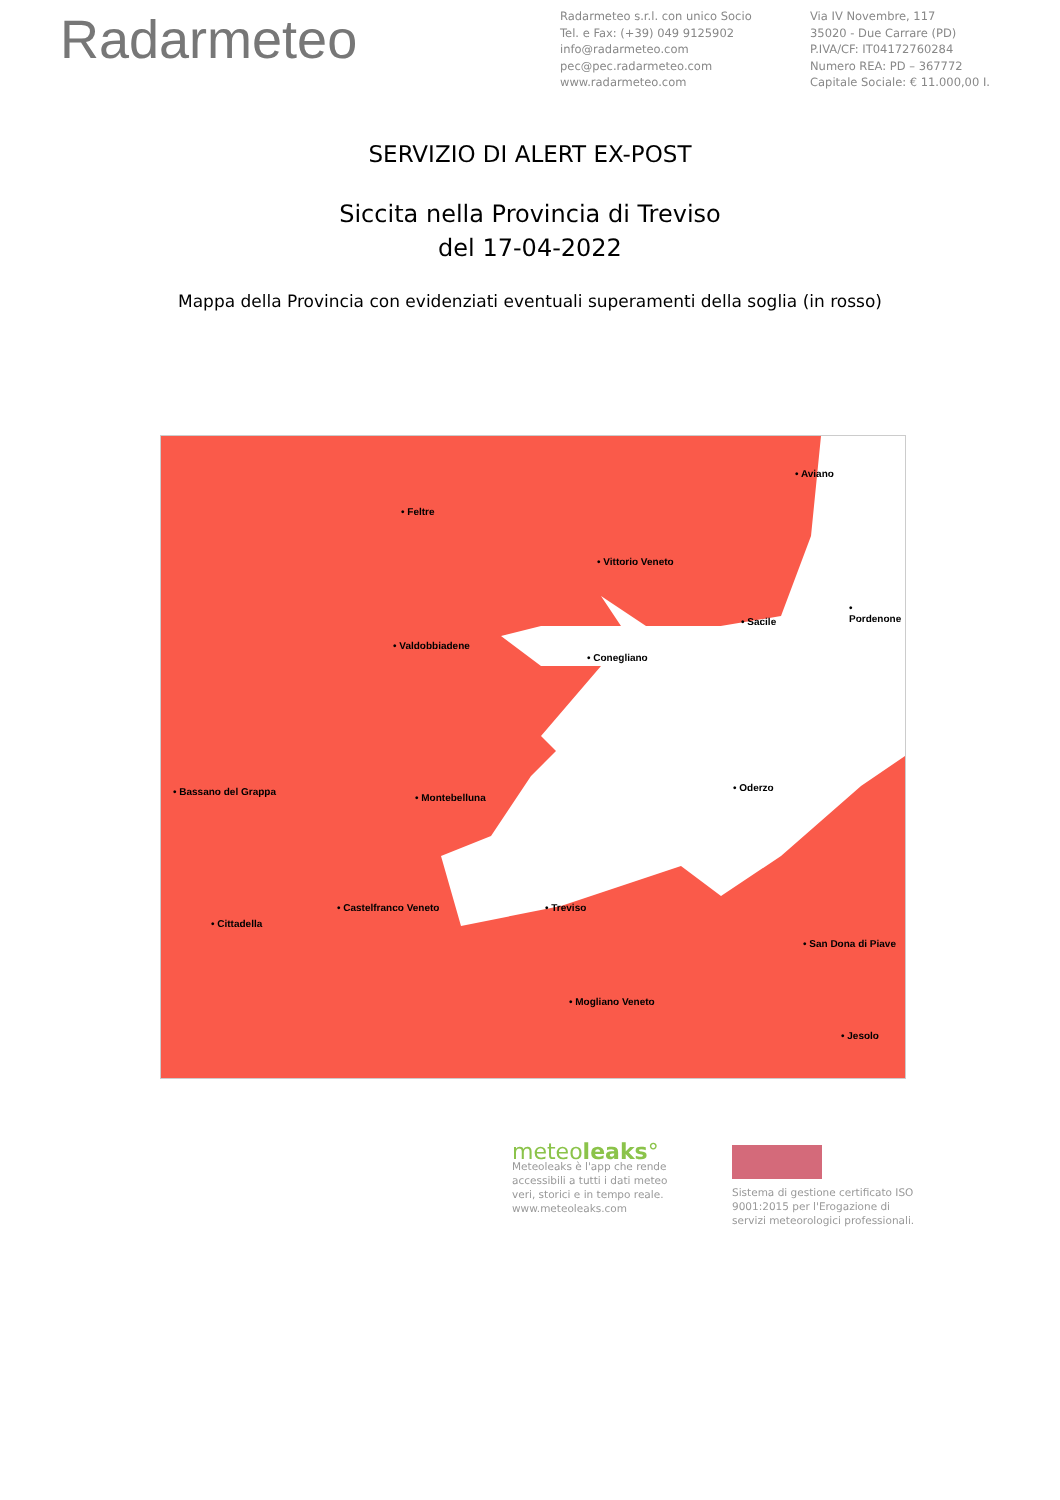Radarmeteo
Radarmeteo s.r.l. con unico Socio
Tel. e Fax: (+39) 049 9125902
info@radarmeteo.com
pec@pec.radarmeteo.com
www.radarmeteo.com
Via IV Novembre, 117
35020 - Due Carrare (PD)
P.IVA/CF: IT04172760284
Numero REA: PD – 367772
Capitale Sociale: € 11.000,00 I.
SERVIZIO DI ALERT EX-POST
Siccita nella Provincia di Treviso
del 17-04-2022
Mappa della Provincia con evidenziati eventuali superamenti della soglia (in rosso)
• Feltre
• Aviano
• Vittorio Veneto
• Sacile
• Pordenone
• Valdobbiadene
• Conegliano
• Bassano del Grappa
• Montebelluna
• Oderzo
• Castelfranco Veneto • Treviso
• Cittadella
• San Dona di Piave
• Mogliano Veneto
• Jesolo
meteoleaks°
Meteoleaks è l'app che rende accessibili a tutti i dati meteo veri, storici e in tempo reale.
www.meteoleaks.com
Sistema di gestione certificato ISO 9001:2015 per l'Erogazione di servizi meteorologici professionali.